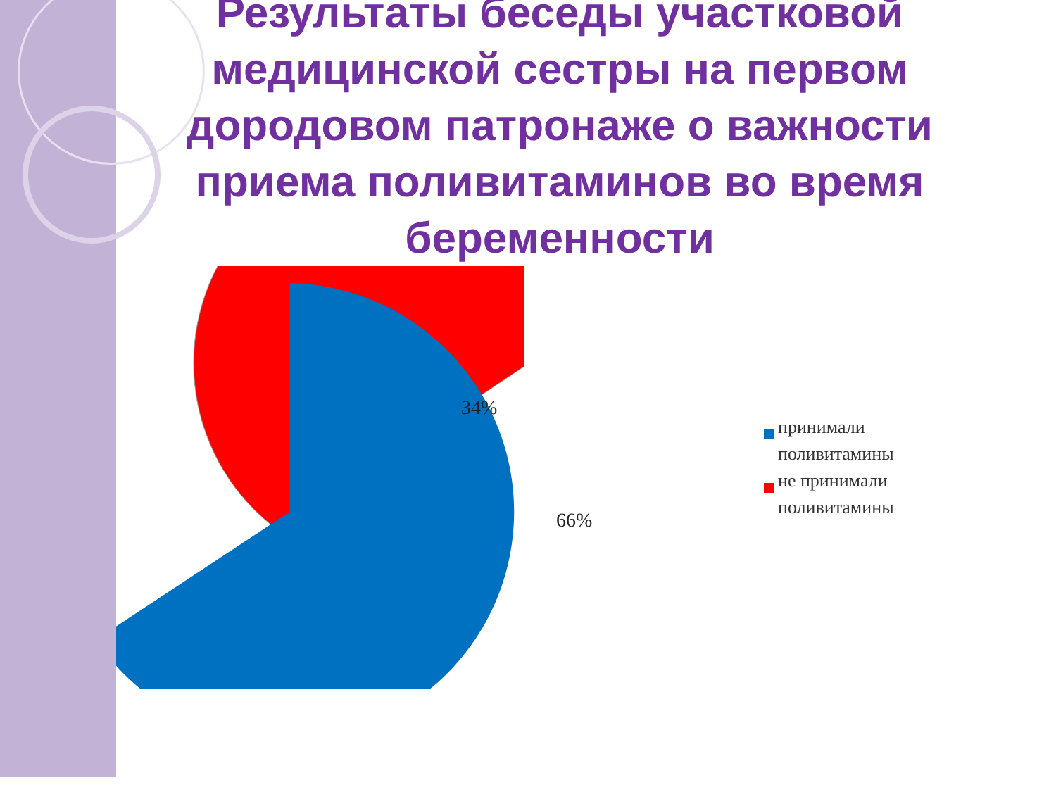Результаты беседы участковой медицинской сестры на первом дородовом патронаже о важности приема поливитаминов во время беременности
34%
66%
принимали
поливитамины
не принимали
поливитамины